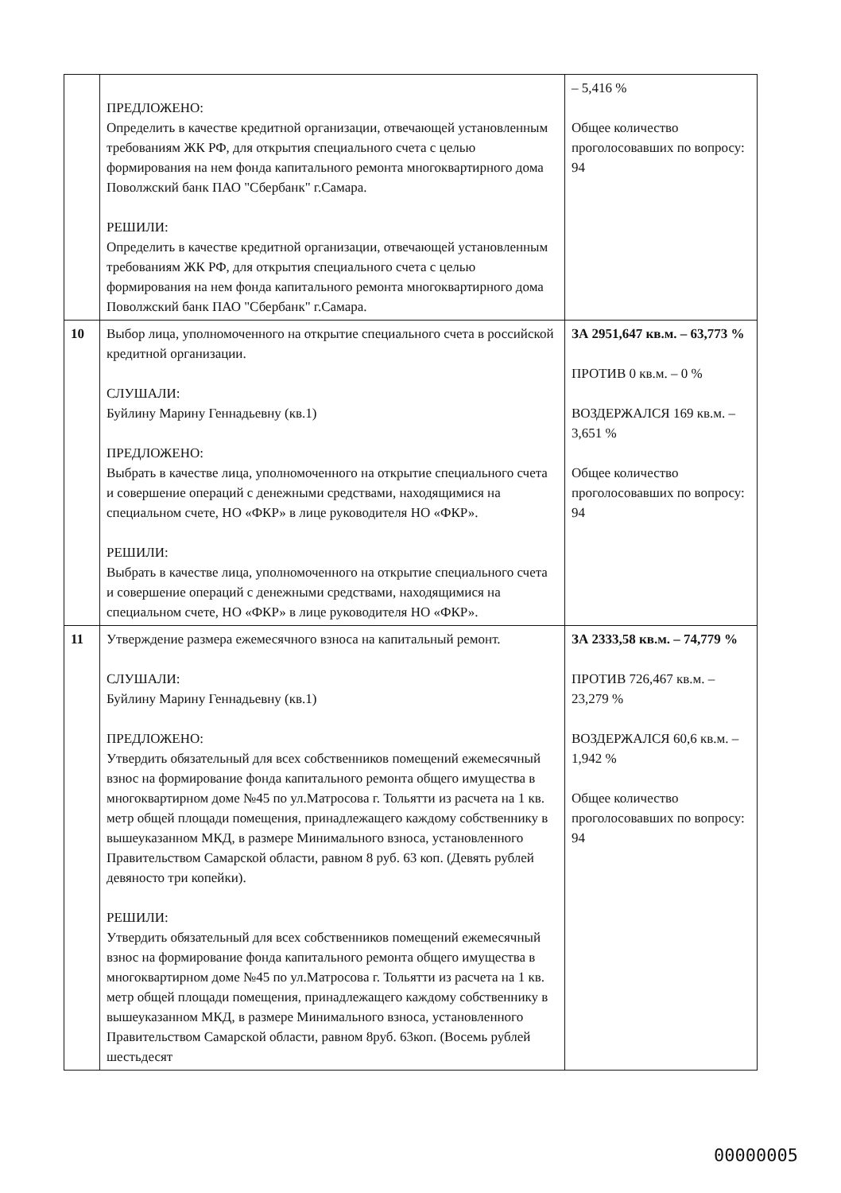| | ПРЕДЛОЖЕНО: Определить в качестве кредитной организации, отвечающей установленным требованиям ЖК РФ, для открытия специального счета с целью формирования на нем фонда капитального ремонта многоквартирного дома Поволжский банк ПАО "Сбербанк" г.Самара. РЕШИЛИ: Определить в качестве кредитной организации, отвечающей установленным требованиям ЖК РФ, для открытия специального счета с целью формирования на нем фонда капитального ремонта многоквартирного дома Поволжский банк ПАО "Сбербанк" г.Самара. | – 5,416 % Общее количество проголосовавших по вопросу: 94 |
| 10 | Выбор лица, уполномоченного на открытие специального счета в российской кредитной организации. СЛУШАЛИ: Буйлину Марину Геннадьевну (кв.1) ПРЕДЛОЖЕНО: Выбрать в качестве лица, уполномоченного на открытие специального счета и совершение операций с денежными средствами, находящимися на специальном счете, НО «ФКР» в лице руководителя НО «ФКР». РЕШИЛИ: Выбрать в качестве лица, уполномоченного на открытие специального счета и совершение операций с денежными средствами, находящимися на специальном счете, НО «ФКР» в лице руководителя НО «ФКР». | ЗА 2951,647 кв.м. – 63,773 % ПРОТИВ 0 кв.м. – 0 % ВОЗДЕРЖАЛСЯ 169 кв.м. – 3,651 % Общее количество проголосовавших по вопросу: 94 |
| 11 | Утверждение размера ежемесячного взноса на капитальный ремонт. СЛУШАЛИ: Буйлину Марину Геннадьевну (кв.1) ПРЕДЛОЖЕНО: Утвердить обязательный для всех собственников помещений ежемесячный взнос на формирование фонда капитального ремонта общего имущества в многоквартирном доме №45 по ул.Матросова г. Тольятти из расчета на 1 кв. метр общей площади помещения, принадлежащего каждому собственнику в вышеуказанном МКД, в размере Минимального взноса, установленного Правительством Самарской области, равном 8 руб. 63 коп. (Девять рублей девяносто три копейки). РЕШИЛИ: Утвердить обязательный для всех собственников помещений ежемесячный взнос на формирование фонда капитального ремонта общего имущества в многоквартирном доме №45 по ул.Матросова г. Тольятти из расчета на 1 кв. метр общей площади помещения, принадлежащего каждому собственнику в вышеуказанном МКД, в размере Минимального взноса, установленного Правительством Самарской области, равном 8руб. 63коп. (Восемь рублей шестьдесят | ЗА 2333,58 кв.м. – 74,779 % ПРОТИВ 726,467 кв.м. – 23,279 % ВОЗДЕРЖАЛСЯ 60,6 кв.м. – 1,942 % Общее количество проголосовавших по вопросу: 94 |
00000005